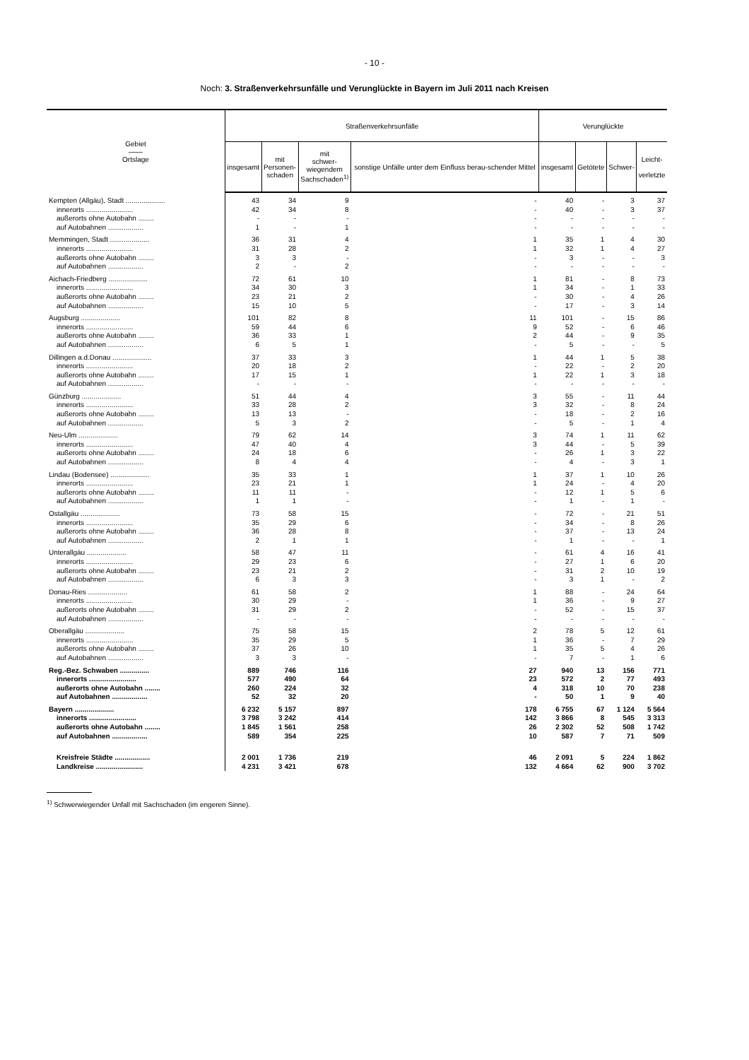- 10 -
Noch: 3. Straßenverkehrsunfälle und Verunglückte in Bayern im Juli 2011 nach Kreisen
| Gebiet —— Ortslage | Straßenverkehrsunfälle | | | | Verunglückte | | | |
| --- | --- | --- | --- | --- | --- | --- | --- | --- |
| | insgesamt | mit Personen- schaden | mit schwer- wiegendem Sachschaden<sup>1)</sup> | sonstige Unfälle unter dem Einfluss berau-schender Mittel | insgesamt | Getötete | Schwer- | Leicht- verletzte |
| Kempten (Allgäu), Stadt .................... | 43 | 34 | 9 | - | 40 | - | 3 | 37 |
| innerorts ........................ | 42 | 34 | 8 | - | 40 | - | 3 | 37 |
| außerorts ohne Autobahn ........ | - | - | - | - | - | - | - | - |
| auf Autobahnen .................. | 1 | - | 1 | - | - | - | - | - |
| Memmingen, Stadt .................... | 36 | 31 | 4 | 1 | 35 | 1 | 4 | 30 |
| innerorts ........................ | 31 | 28 | 2 | 1 | 32 | 1 | 4 | 27 |
| außerorts ohne Autobahn ........ | 3 | 3 | - | - | 3 | - | - | 3 |
| auf Autobahnen .................. | 2 | - | 2 | - | - | - | - | - |
| Aichach-Friedberg .................... | 72 | 61 | 10 | 1 | 81 | - | 8 | 73 |
| innerorts ........................ | 34 | 30 | 3 | 1 | 34 | - | 1 | 33 |
| außerorts ohne Autobahn ........ | 23 | 21 | 2 | - | 30 | - | 4 | 26 |
| auf Autobahnen .................. | 15 | 10 | 5 | - | 17 | - | 3 | 14 |
| Augsburg .................... | 101 | 82 | 8 | 11 | 101 | - | 15 | 86 |
| innerorts ........................ | 59 | 44 | 6 | 9 | 52 | - | 6 | 46 |
| außerorts ohne Autobahn ........ | 36 | 33 | 1 | 2 | 44 | - | 9 | 35 |
| auf Autobahnen .................. | 6 | 5 | 1 | - | 5 | - | - | 5 |
| Dillingen a.d.Donau .................... | 37 | 33 | 3 | 1 | 44 | 1 | 5 | 38 |
| innerorts ........................ | 20 | 18 | 2 | - | 22 | - | 2 | 20 |
| außerorts ohne Autobahn ........ | 17 | 15 | 1 | 1 | 22 | 1 | 3 | 18 |
| auf Autobahnen .................. | - | - | - | - | - | - | - | - |
| Günzburg .................... | 51 | 44 | 4 | 3 | 55 | - | 11 | 44 |
| innerorts ........................ | 33 | 28 | 2 | 3 | 32 | - | 8 | 24 |
| außerorts ohne Autobahn ........ | 13 | 13 | - | - | 18 | - | 2 | 16 |
| auf Autobahnen .................. | 5 | 3 | 2 | - | 5 | - | 1 | 4 |
| Neu-Ulm .................... | 79 | 62 | 14 | 3 | 74 | 1 | 11 | 62 |
| innerorts ........................ | 47 | 40 | 4 | 3 | 44 | - | 5 | 39 |
| außerorts ohne Autobahn ........ | 24 | 18 | 6 | - | 26 | 1 | 3 | 22 |
| auf Autobahnen .................. | 8 | 4 | 4 | - | 4 | - | 3 | 1 |
| Lindau (Bodensee) .................... | 35 | 33 | 1 | 1 | 37 | 1 | 10 | 26 |
| innerorts ........................ | 23 | 21 | 1 | 1 | 24 | - | 4 | 20 |
| außerorts ohne Autobahn ........ | 11 | 11 | - | - | 12 | 1 | 5 | 6 |
| auf Autobahnen .................. | 1 | 1 | - | - | 1 | - | 1 | - |
| Ostallgäu .................... | 73 | 58 | 15 | - | 72 | - | 21 | 51 |
| innerorts ........................ | 35 | 29 | 6 | - | 34 | - | 8 | 26 |
| außerorts ohne Autobahn ........ | 36 | 28 | 8 | - | 37 | - | 13 | 24 |
| auf Autobahnen .................. | 2 | 1 | 1 | - | 1 | - | - | 1 |
| Unterallgäu .................... | 58 | 47 | 11 | - | 61 | 4 | 16 | 41 |
| innerorts ........................ | 29 | 23 | 6 | - | 27 | 1 | 6 | 20 |
| außerorts ohne Autobahn ........ | 23 | 21 | 2 | - | 31 | 2 | 10 | 19 |
| auf Autobahnen .................. | 6 | 3 | 3 | - | 3 | 1 | - | 2 |
| Donau-Ries .................... | 61 | 58 | 2 | 1 | 88 | - | 24 | 64 |
| innerorts ........................ | 30 | 29 | - | 1 | 36 | - | 9 | 27 |
| außerorts ohne Autobahn ........ | 31 | 29 | 2 | - | 52 | - | 15 | 37 |
| auf Autobahnen .................. | - | - | - | - | - | - | - | - |
| Oberallgäu .................... | 75 | 58 | 15 | 2 | 78 | 5 | 12 | 61 |
| innerorts ........................ | 35 | 29 | 5 | 1 | 36 | - | 7 | 29 |
| außerorts ohne Autobahn ........ | 37 | 26 | 10 | 1 | 35 | 5 | 4 | 26 |
| auf Autobahnen .................. | 3 | 3 | - | - | 7 | - | 1 | 6 |
| Reg.-Bez. Schwaben ............... | 889 | 746 | 116 | 27 | 940 | 13 | 156 | 771 |
| innerorts ........................ | 577 | 490 | 64 | 23 | 572 | 2 | 77 | 493 |
| außerorts ohne Autobahn ........ | 260 | 224 | 32 | 4 | 318 | 10 | 70 | 238 |
| auf Autobahnen .................. | 52 | 32 | 20 | - | 50 | 1 | 9 | 40 |
| Bayern .................... | 6 232 | 5 157 | 897 | 178 | 6 755 | 67 | 1 124 | 5 564 |
| innerorts ........................ | 3 798 | 3 242 | 414 | 142 | 3 866 | 8 | 545 | 3 313 |
| außerorts ohne Autobahn ........ | 1 845 | 1 561 | 258 | 26 | 2 302 | 52 | 508 | 1 742 |
| auf Autobahnen .................. | 589 | 354 | 225 | 10 | 587 | 7 | 71 | 509 |
| Kreisfreie Städte .................. | 2 001 | 1 736 | 219 | 46 | 2 091 | 5 | 224 | 1 862 |
| Landkreise ........................ | 4 231 | 3 421 | 678 | 132 | 4 664 | 62 | 900 | 3 702 |
<sup>1)</sup> Schwerwiegender Unfall mit Sachschaden (im engeren Sinne).